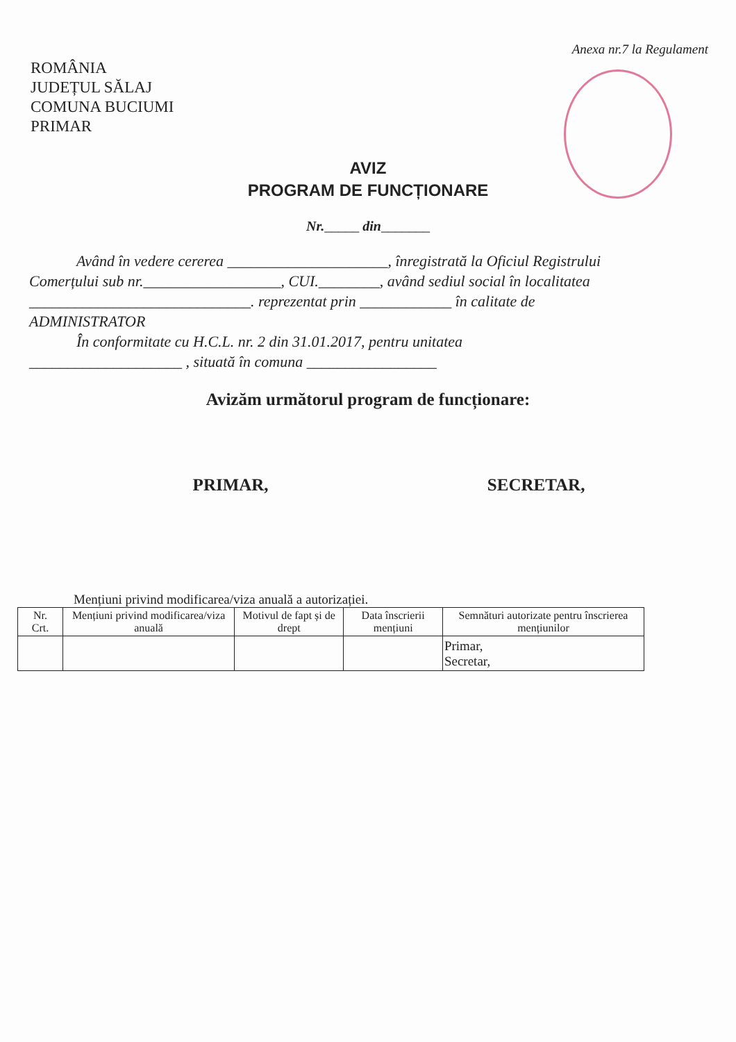Anexa nr.7 la Regulament
ROMÂNIA
JUDEȚUL SĂLAJ
COMUNA BUCIUMI
PRIMAR
AVIZ
PROGRAM DE FUNCȚIONARE
Nr._____ din_______
Având în vedere cererea _____________________, înregistrată la Oficiul Registrului
Comerțului sub nr.__________________, CUI.________, având sediul social în localitatea
_____________________________. reprezentat prin ____________ în calitate de
ADMINISTRATOR
În conformitate cu H.C.L. nr. 2 din 31.01.2017, pentru unitatea
____________________ , situată în comuna _________________
Avizăm următorul program de funcționare:
PRIMAR, SECRETAR,
Mențiuni privind modificarea/viza anuală a autorizației.
| Nr. Crt. | Mențiuni privind modificarea/viza anuală | Motivul de fapt și de drept | Data înscrierii mențiuni | Semnături autorizate pentru înscrierea mențiunilor |
| --- | --- | --- | --- | --- |
| | | | | Primar, Secretar, |